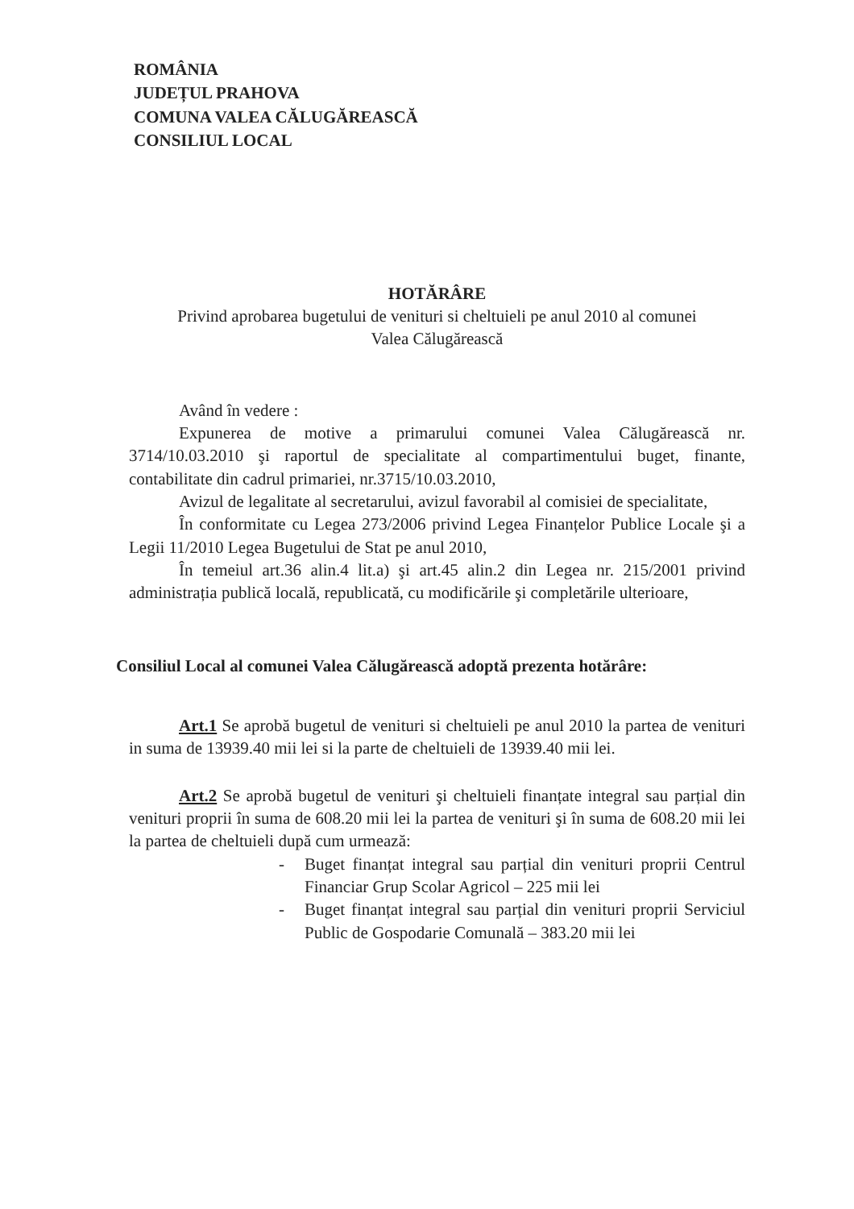ROMÂNIA
JUDEȚUL PRAHOVA
COMUNA VALEA CĂLUGĂREASCĂ
CONSILIUL LOCAL
HOTĂRÂRE
Privind aprobarea bugetului de venituri si cheltuieli pe anul 2010 al comunei
Valea Călugărească
Având în vedere :
Expunerea de motive a primarului comunei Valea Călugărească nr. 3714/10.03.2010 şi raportul de specialitate al compartimentului buget, finante, contabilitate din cadrul primariei, nr.3715/10.03.2010,
Avizul de legalitate al secretarului, avizul favorabil al comisiei de specialitate,
În conformitate cu Legea 273/2006 privind Legea Finanțelor Publice Locale şi a Legii 11/2010 Legea Bugetului de Stat pe anul 2010,
În temeiul art.36 alin.4 lit.a) şi art.45 alin.2 din Legea nr. 215/2001 privind administrația publică locală, republicată, cu modificările şi completările ulterioare,
Consiliul Local al comunei Valea Călugărească adoptă prezenta hotărâre:
Art.1 Se aprobă bugetul de venituri si cheltuieli pe anul 2010 la partea de venituri in suma de 13939.40 mii lei si la parte de cheltuieli de 13939.40 mii lei.
Art.2 Se aprobă bugetul de venituri şi cheltuieli finanțate integral sau parțial din venituri proprii în suma de 608.20 mii lei la partea de venituri şi în suma de 608.20 mii lei la partea de cheltuieli după cum urmează:
- Buget finanțat integral sau parțial din venituri proprii Centrul Financiar Grup Scolar Agricol – 225 mii lei
- Buget finanțat integral sau parțial din venituri proprii Serviciul Public de Gospodarie Comunală – 383.20 mii lei